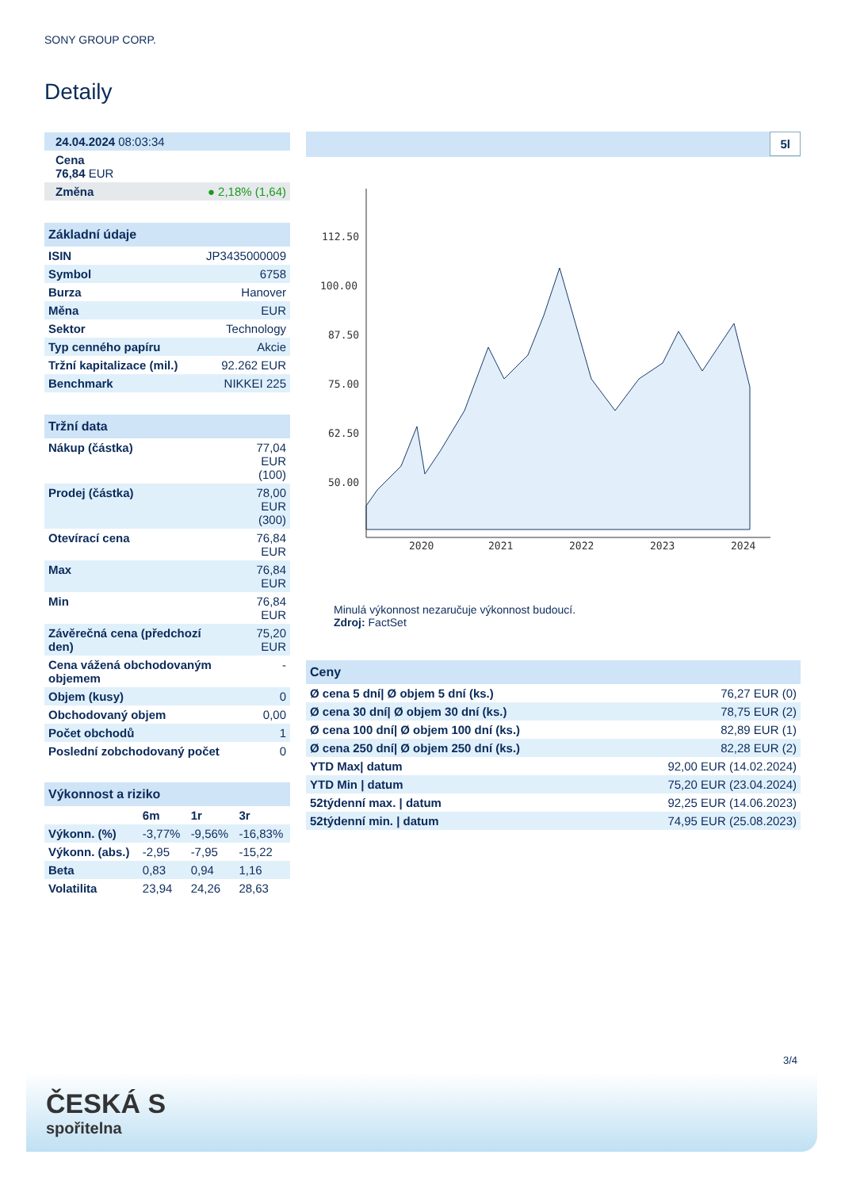SONY GROUP CORP.
Detaily
| 24.04.2024 08:03:34 |
| Cena 76,84 EUR |
| Změna ● 2,18% (1,64) |
| Základní údaje | |
| --- | --- |
| ISIN | JP3435000009 |
| Symbol | 6758 |
| Burza | Hanover |
| Měna | EUR |
| Sektor | Technology |
| Typ cenného papíru | Akcie |
| Tržní kapitalizace (mil.) | 92.262 EUR |
| Benchmark | NIKKEI 225 |
| Tržní data | |
| --- | --- |
| Nákup (částka) | 77,04 EUR (100) |
| Prodej (částka) | 78,00 EUR (300) |
| Otevírací cena | 76,84 EUR |
| Max | 76,84 EUR |
| Min | 76,84 EUR |
| Závěrečná cena (předchozí den) | 75,20 EUR |
| Cena vážená obchodovaným objemem | - |
| Objem (kusy) | 0 |
| Obchodovaný objem | 0,00 |
| Počet obchodů | 1 |
| Poslední zobchodovaný počet | 0 |
| Výkonnost a riziko | | | |
| --- | --- | --- | --- |
| | 6m | 1r | 3r |
| Výkonn. (%) | -3,77% | -9,56% | -16,83% |
| Výkonn. (abs.) | -2,95 | -7,95 | -15,22 |
| Beta | 0,83 | 0,94 | 1,16 |
| Volatilita | 23,94 | 24,26 | 28,63 |
5l
112.50
100.00
87.50
75.00
62.50
50.00
2020
2021
2022
2023
2024
Minulá výkonnost nezaručuje výkonnost budoucí.
Zdroj: FactSet
| Ceny | |
| --- | --- |
| Ø cena 5 dní/ Ø objem 5 dní (ks.) | 76,27 EUR (0) |
| Ø cena 30 dní/ Ø objem 30 dní (ks.) | 78,75 EUR (2) |
| Ø cena 100 dní/ Ø objem 100 dní (ks.) | 82,89 EUR (1) |
| Ø cena 250 dní/ Ø objem 250 dní (ks.) | 82,28 EUR (2) |
| YTD Max/ datum | 92,00 EUR (14.02.2024) |
| YTD Min / datum | 75,20 EUR (23.04.2024) |
| 52týdenní max. / datum | 92,25 EUR (14.06.2023) |
| 52týdenní min. / datum | 74,95 EUR (25.08.2023) |
3/4
ČESKÁ S
spořitelna